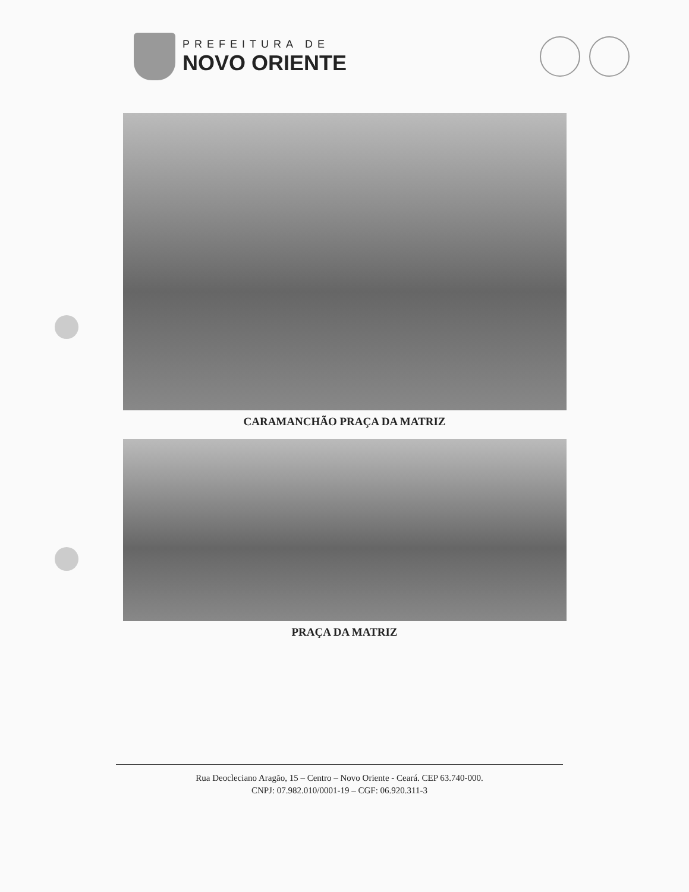PREFEITURA DE
NOVO ORIENTE
CARAMANCHÃO PRAÇA DA MATRIZ
PRAÇA DA MATRIZ
Rua Deocleciano Aragão, 15 – Centro – Novo Oriente - Ceará. CEP 63.740-000.
CNPJ: 07.982.010/0001-19 – CGF: 06.920.311-3